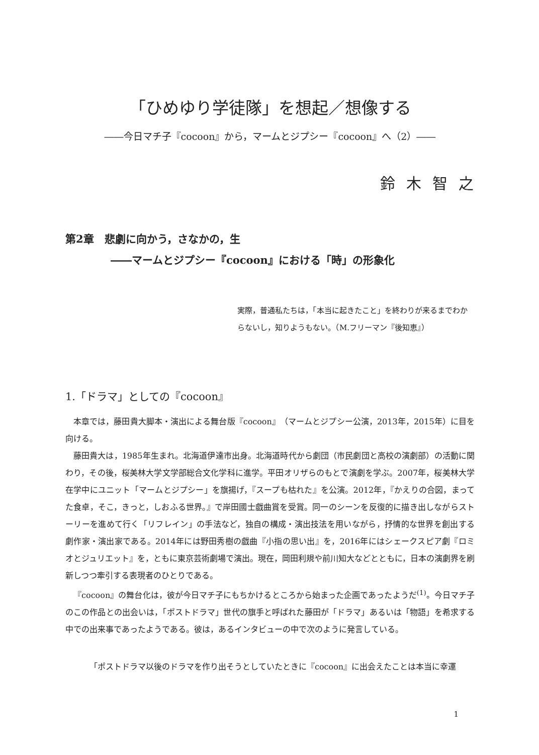「ひめゆり学徒隊」を想起／想像する
――今日マチ子『cocoon』から，マームとジプシー『cocoon』へ（2）――
鈴木智之
第2章　悲劇に向かう，さなかの，生
――マームとジプシー『cocoon』における「時」の形象化
実際，普通私たちは，「本当に起きたこと」を終わりが来るまでわからないし，知りようもない。（M.フリーマン『後知恵』）
1.「ドラマ」としての『cocoon』
本章では，藤田貴大脚本・演出による舞台版『cocoon』（マームとジプシー公演，2013年，2015年）に目を向ける。
藤田貴大は，1985年生まれ。北海道伊達市出身。北海道時代から劇団（市民劇団と高校の演劇部）の活動に関わり，その後，桜美林大学文学部総合文化学科に進学。平田オリザらのもとで演劇を学ぶ。2007年，桜美林大学在学中にユニット「マームとジプシー」を旗揚げ，『スープも枯れた』を公演。2012年，『かえりの合図，まってた食卓，そこ，きっと，しおふる世界。』で岸田國士戯曲賞を受賞。同一のシーンを反復的に描き出しながらストーリーを進めて行く「リフレイン」の手法など，独自の構成・演出技法を用いながら，抒情的な世界を創出する劇作家・演出家である。2014年には野田秀樹の戯曲『小指の思い出』を，2016年にはシェークスピア劇『ロミオとジュリエット』を，ともに東京芸術劇場で演出。現在，岡田利規や前川知大などとともに，日本の演劇界を刷新しつつ牽引する表現者のひとりである。
『cocoon』の舞台化は，彼が今日マチ子にもちかけるところから始まった企画であったようだ<sup>(1)</sup>。今日マチ子のこの作品との出会いは，「ポストドラマ」世代の旗手と呼ばれた藤田が「ドラマ」あるいは「物語」を希求する中での出来事であったようである。彼は，あるインタビューの中で次のように発言している。
「ポストドラマ以後のドラマを作り出そうとしていたときに『cocoon』に出会えたことは本当に幸運
1